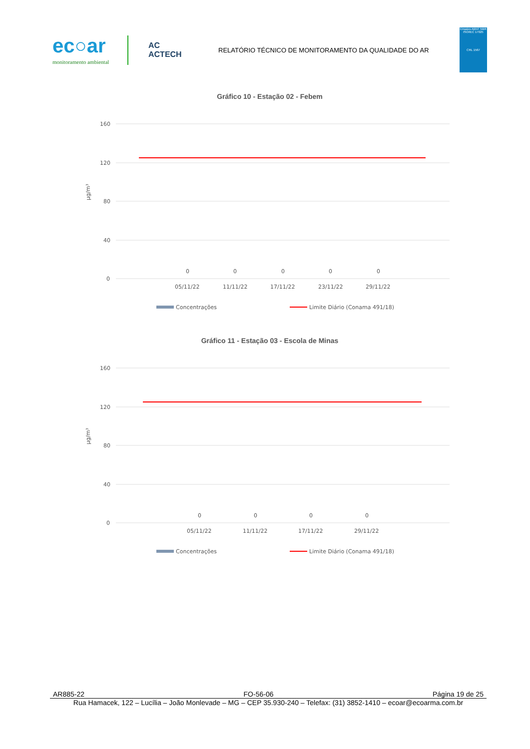ec○ar
monitoramento ambiental
AC
ACTECH
RELATÓRIO TÉCNICO DE MONITORAMENTO DA QUALIDADE DO AR
Ensaios ABNT NBR ISO/IEC 17025
CRL 1567
Gráfico 10 - Estação 02 - Febem
160
120
80
40
0
µg/m³
0
0
0
0
0
05/11/22
11/11/22
17/11/22
23/11/22
29/11/22
Concentrações
Limite Diário (Conama 491/18)
Gráfico 11 - Estação 03 - Escola de Minas
160
120
80
40
0
µg/m³
0
0
0
0
05/11/22
11/11/22
17/11/22
29/11/22
Concentrações
Limite Diário (Conama 491/18)
AR885-22 FO-56-06 Página 19 de 25
Rua Hamacek, 122 – Lucília – João Monlevade – MG – CEP 35.930-240 – Telefax: (31) 3852-1410 – ecoar@ecoarma.com.br